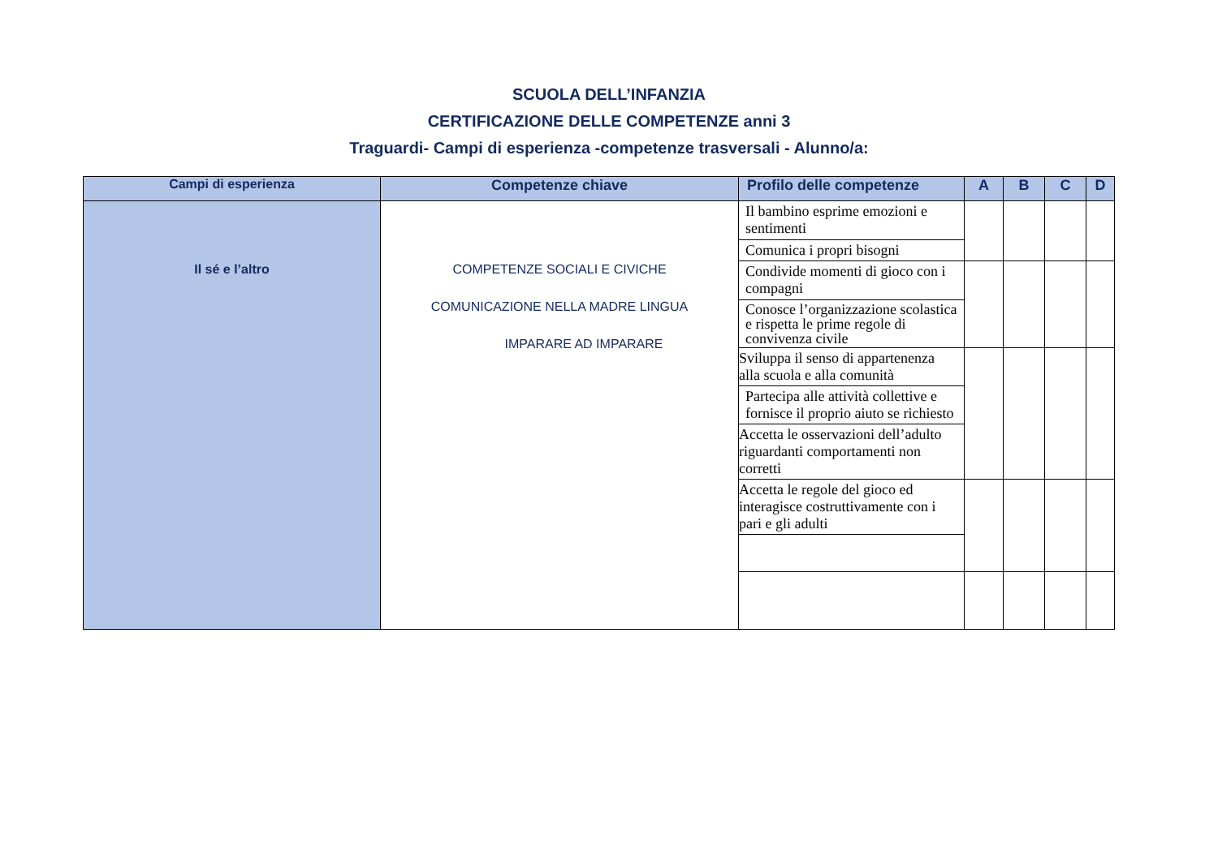SCUOLA DELL’INFANZIA
CERTIFICAZIONE DELLE COMPETENZE anni 3
Traguardi- Campi di esperienza -competenze trasversali - Alunno/a:
| Campi di esperienza | Competenze chiave | Profilo delle competenze | A | B | C | D |
| --- | --- | --- | --- | --- | --- | --- |
| Il sé e l’altro | COMPETENZE SOCIALI E CIVICHE COMUNICAZIONE NELLA MADRE LINGUA IMPARARE AD IMPARARE | Il bambino esprime emozioni e sentimenti | | | | |
| | | Comunica i propri bisogni | | | | |
| | | Condivide momenti di gioco con i compagni | | | | |
| | | Conosce l’organizzazione scolastica e rispetta le prime regole di convivenza civile | | | | |
| | | Sviluppa il senso di appartenenza alla scuola e alla comunità | | | | |
| | | Partecipa alle attività collettive e fornisce il proprio aiuto se richiesto | | | | |
| | | Accetta le osservazioni dell’adulto riguardanti comportamenti non corretti | | | | |
| | | Accetta le regole del gioco ed interagisce costruttivamente con i pari e gli adulti | | | | |